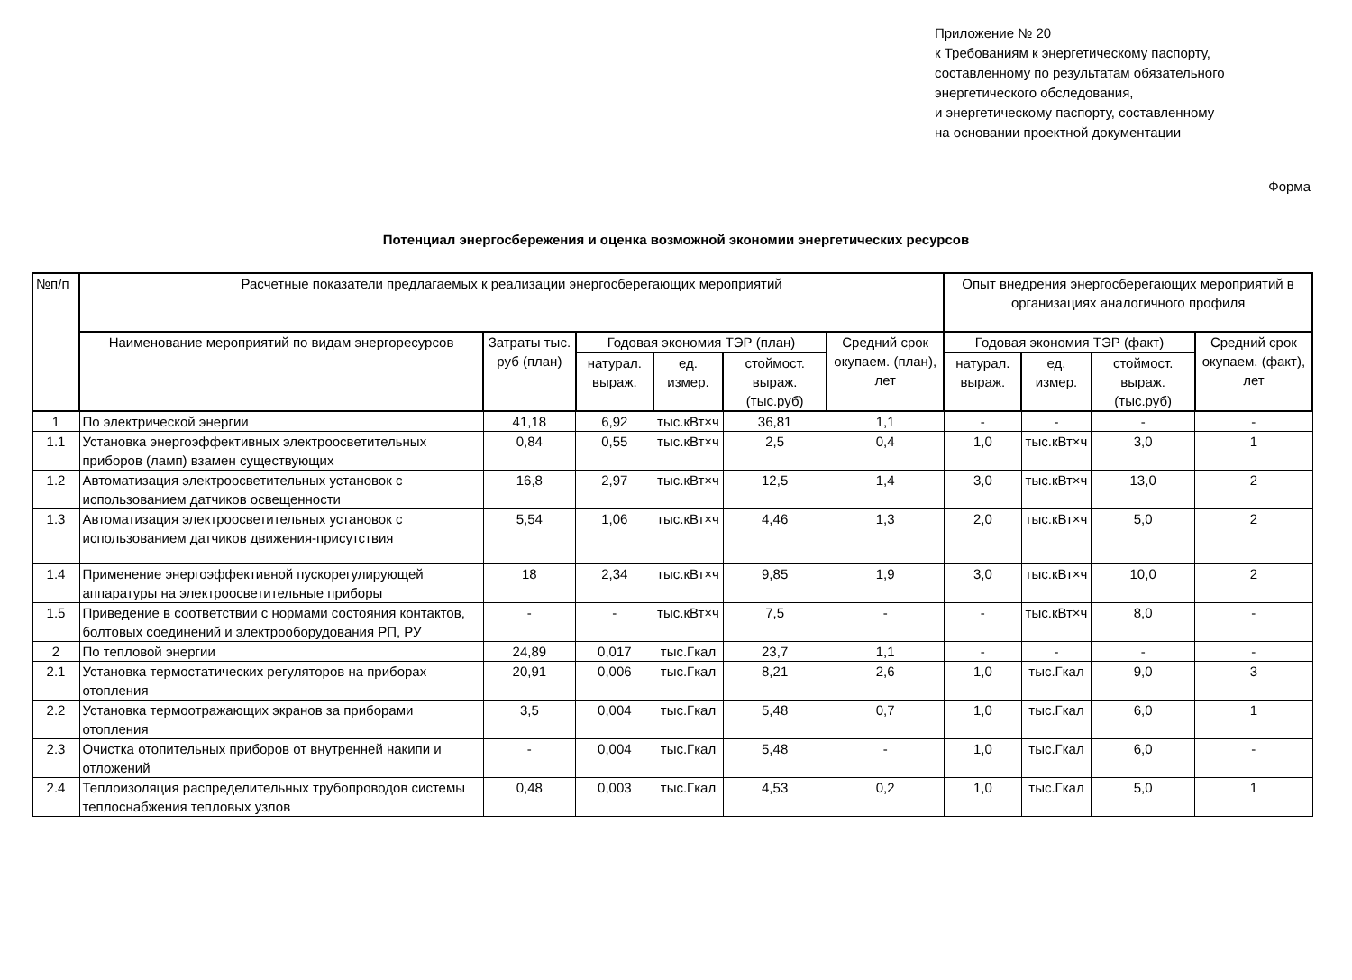Приложение № 20
к Требованиям к энергетическому паспорту,
составленному по результатам обязательного
энергетического обследования,
и энергетическому паспорту, составленному
на основании проектной документации
Форма
Потенциал энергосбережения и оценка возможной экономии энергетических ресурсов
| №п/п | Расчетные показатели предлагаемых к реализации энергосберегающих мероприятий | | | | | | Опыт внедрения энергосберегающих мероприятий в организациях аналогичного профиля | | | |
| --- | --- | --- | --- | --- | --- | --- | --- | --- | --- | --- |
| | Наименование мероприятий по видам энергоресурсов | Затраты тыс. руб (план) | Годовая экономия ТЭР (план) | | | Средний срок окупаем. (план), лет | Годовая экономия ТЭР (факт) | | | Средний срок окупаем. (факт), лет |
| | | | натурал. выраж. | ед. измер. | стоймост. выраж. (тыс.руб) | | натурал. выраж. | ед. измер. | стоймост. выраж. (тыс.руб) | |
| 1 | По электрической энергии | 41,18 | 6,92 | тыс.кВт×ч | 36,81 | 1,1 | - | - | - | - |
| 1.1 | Установка энергоэффективных электроосветительных приборов (ламп) взамен существующих | 0,84 | 0,55 | тыс.кВт×ч | 2,5 | 0,4 | 1,0 | тыс.кВт×ч | 3,0 | 1 |
| 1.2 | Автоматизация электроосветительных установок с использованием датчиков освещенности | 16,8 | 2,97 | тыс.кВт×ч | 12,5 | 1,4 | 3,0 | тыс.кВт×ч | 13,0 | 2 |
| 1.3 | Автоматизация электроосветительных установок с использованием датчиков движения-присутствия | 5,54 | 1,06 | тыс.кВт×ч | 4,46 | 1,3 | 2,0 | тыс.кВт×ч | 5,0 | 2 |
| 1.4 | Применение энергоэффективной пускорегулирующей аппаратуры на электроосветительные приборы | 18 | 2,34 | тыс.кВт×ч | 9,85 | 1,9 | 3,0 | тыс.кВт×ч | 10,0 | 2 |
| 1.5 | Приведение в соответствии с нормами состояния контактов, болтовых соединений и электрооборудования РП, РУ | - | - | тыс.кВт×ч | 7,5 | - | - | тыс.кВт×ч | 8,0 | - |
| 2 | По тепловой энергии | 24,89 | 0,017 | тыс.Гкал | 23,7 | 1,1 | - | - | - | - |
| 2.1 | Установка термостатических регуляторов на приборах отопления | 20,91 | 0,006 | тыс.Гкал | 8,21 | 2,6 | 1,0 | тыс.Гкал | 9,0 | 3 |
| 2.2 | Установка термоотражающих экранов за приборами отопления | 3,5 | 0,004 | тыс.Гкал | 5,48 | 0,7 | 1,0 | тыс.Гкал | 6,0 | 1 |
| 2.3 | Очистка отопительных приборов от внутренней накипи и отложений | - | 0,004 | тыс.Гкал | 5,48 | - | 1,0 | тыс.Гкал | 6,0 | - |
| 2.4 | Теплоизоляция распределительных трубопроводов системы теплоснабжения тепловых узлов | 0,48 | 0,003 | тыс.Гкал | 4,53 | 0,2 | 1,0 | тыс.Гкал | 5,0 | 1 |